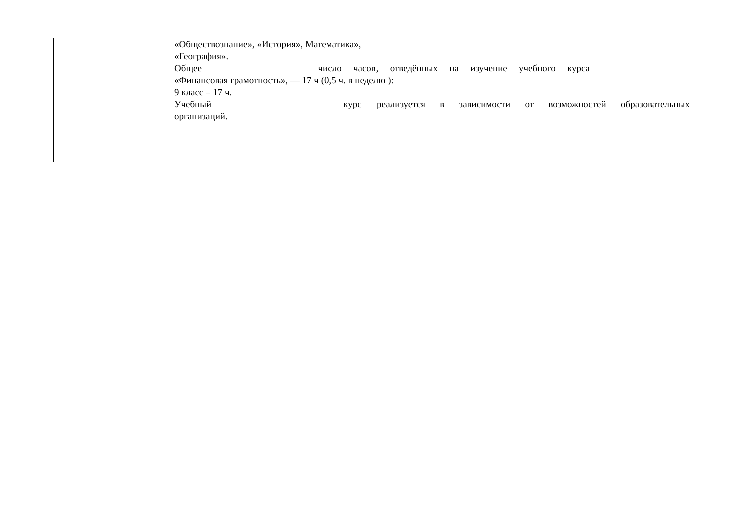| | «Обществознание», «История», Математика», «География». Общее число часов, отведённых на изучение учебного курса «Финансовая грамотность», — 17 ч (0,5 ч. в неделю ): 9 класс – 17 ч. Учебный курс реализуется в зависимости от возможностей образовательных организаций. |